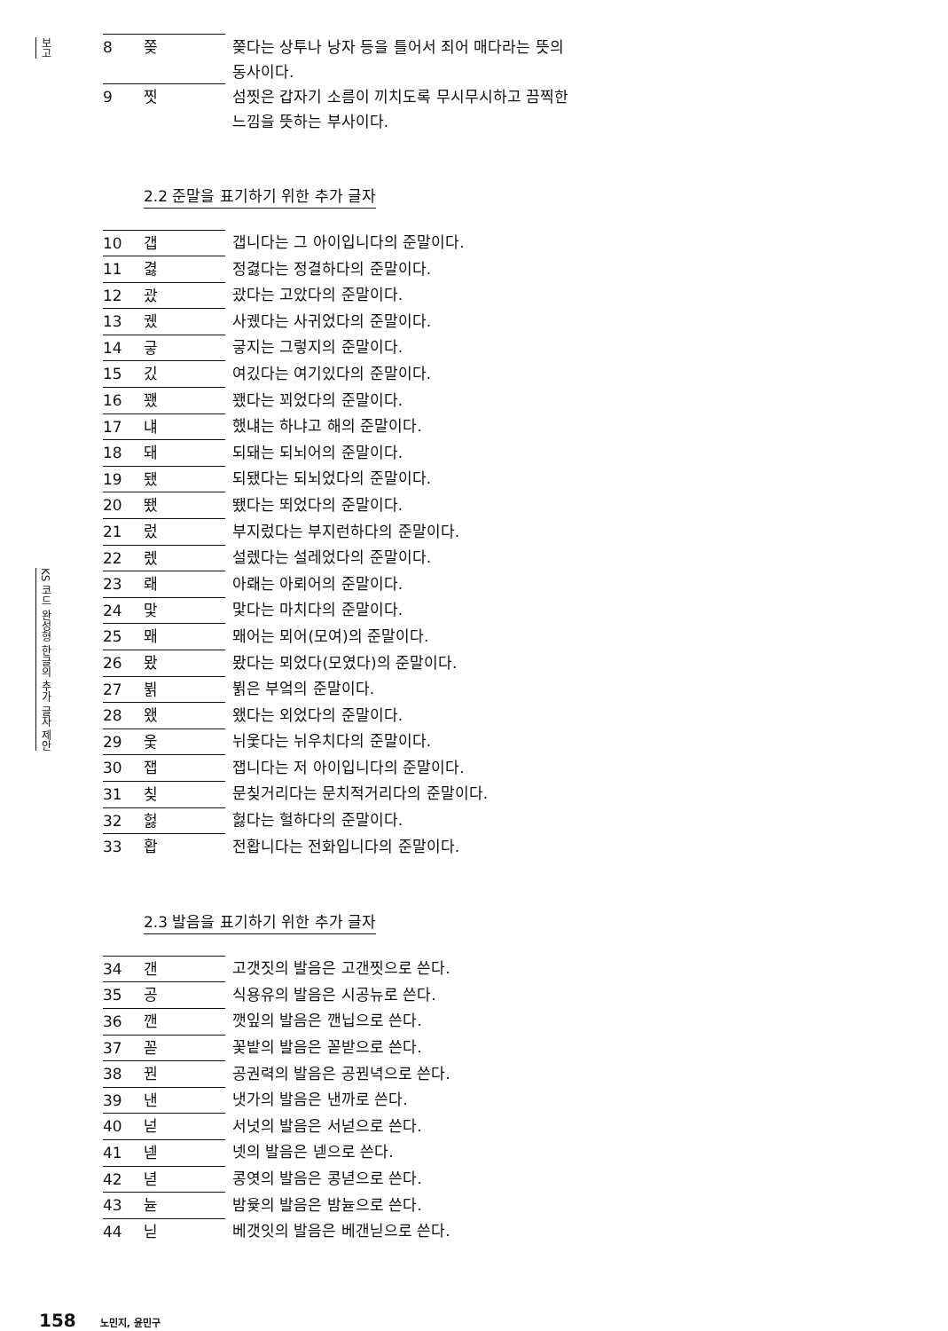보고
KS 코드 완성형 한글의 추가 글자 제안
| 8 | 쫒 | 쫒다는 상투나 낭자 등을 틀어서 죄어 매다라는 뜻의 동사이다. |
| 9 | 찟 | 섬찟은 갑자기 소름이 끼치도록 무시무시하고 끔찍한 느낌을 뜻하는 부사이다. |
2.2 준말을 표기하기 위한 추가 글자
| 10 | 갭 | 갭니다는 그 아이입니다의 준말이다. |
| 11 | 겷 | 정겷다는 정결하다의 준말이다. |
| 12 | 괐 | 괐다는 고았다의 준말이다. |
| 13 | 궸 | 사궸다는 사귀었다의 준말이다. |
| 14 | 긓 | 긓지는 그렇지의 준말이다. |
| 15 | 깄 | 여깄다는 여기있다의 준말이다. |
| 16 | 꽸 | 꽸다는 꾀었다의 준말이다. |
| 17 | 냬 | 했냬는 하냐고 해의 준말이다. |
| 18 | 돼 | 되돼는 되뇌어의 준말이다. |
| 19 | 됐 | 되됐다는 되뇌었다의 준말이다. |
| 20 | 뙜 | 뙜다는 뙤었다의 준말이다. |
| 21 | 렀 | 부지렀다는 부지런하다의 준말이다. |
| 22 | 렜 | 설렜다는 설레었다의 준말이다. |
| 23 | 뢔 | 아뢔는 아뢰어의 준말이다. |
| 24 | 맟 | 맟다는 마치다의 준말이다. |
| 25 | 뫠 | 뫠어는 뫼어(모여)의 준말이다. |
| 26 | 뫘 | 뫘다는 뫼었다(모였다)의 준말이다. |
| 27 | 뷝 | 뷝은 부엌의 준말이다. |
| 28 | 왰 | 왰다는 외었다의 준말이다. |
| 29 | 웇 | 뉘웇다는 뉘우치다의 준말이다. |
| 30 | 잽 | 잽니다는 저 아이입니다의 준말이다. |
| 31 | 칮 | 문칮거리다는 문치적거리다의 준말이다. |
| 32 | 헗 | 헗다는 헐하다의 준말이다. |
| 33 | 홥 | 전홥니다는 전화입니다의 준말이다. |
2.3 발음을 표기하기 위한 추가 글자
| 34 | 갠 | 고갯짓의 발음은 고갠찟으로 쓴다. |
| 35 | 공 | 식용유의 발음은 시공뉴로 쓴다. |
| 36 | 깬 | 깻잎의 발음은 깬닙으로 쓴다. |
| 37 | 꼳 | 꽃밭의 발음은 꼳받으로 쓴다. |
| 38 | 꿘 | 공권력의 발음은 공꿘녁으로 쓴다. |
| 39 | 낸 | 냇가의 발음은 낸까로 쓴다. |
| 40 | 넏 | 서넛의 발음은 서넏으로 쓴다. |
| 41 | 넫 | 넷의 발음은 넫으로 쓴다. |
| 42 | 녇 | 콩엿의 발음은 콩녇으로 쓴다. |
| 43 | 뉻 | 밤윷의 발음은 밤뉻으로 쓴다. |
| 44 | 닏 | 베갯잇의 발음은 베갠닏으로 쓴다. |
158 노민지, 윤민구